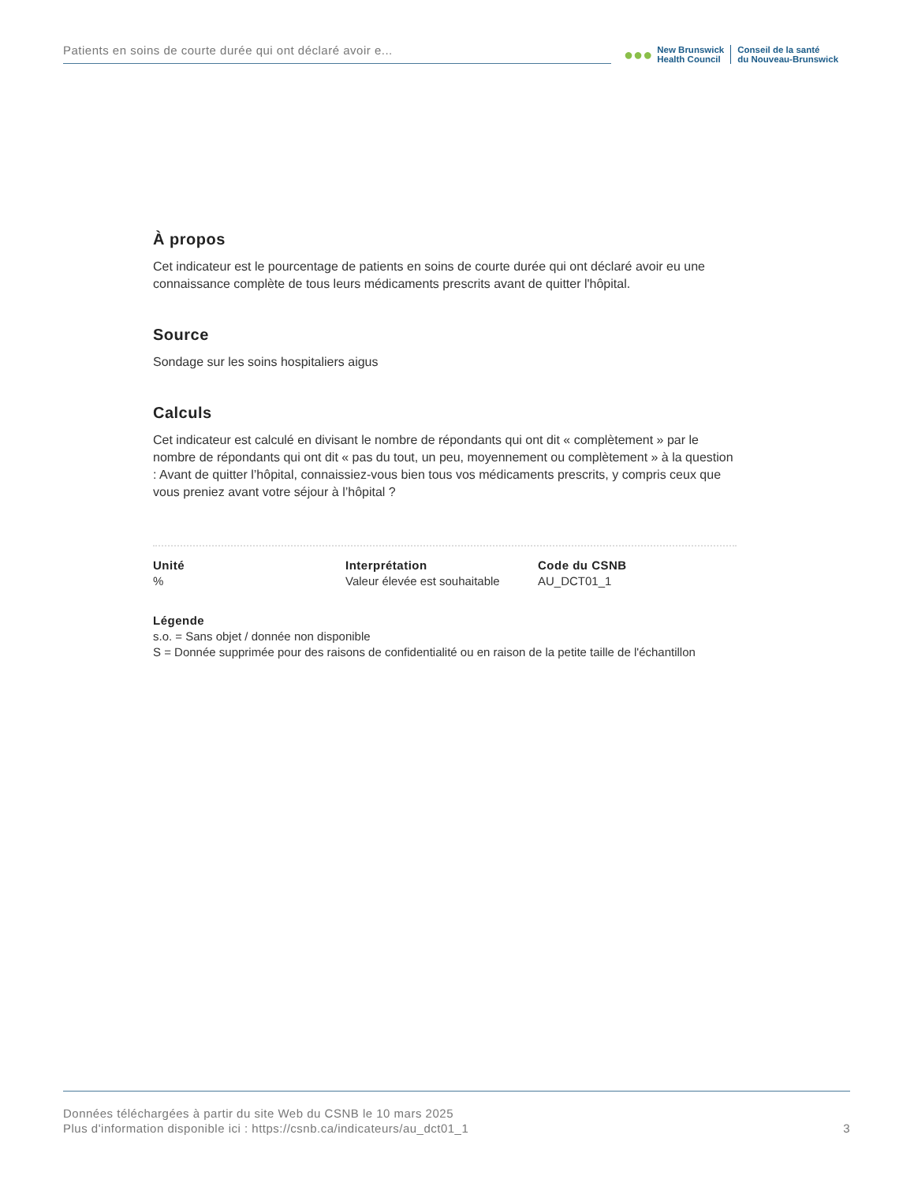Patients en soins de courte durée qui ont déclaré avoir e...
●●●
New Brunswick
Health Council
Conseil de la santé
du Nouveau-Brunswick
À propos
Cet indicateur est le pourcentage de patients en soins de courte durée qui ont déclaré avoir eu une connaissance complète de tous leurs médicaments prescrits avant de quitter l'hôpital.
Source
Sondage sur les soins hospitaliers aigus
Calculs
Cet indicateur est calculé en divisant le nombre de répondants qui ont dit « complètement » par le nombre de répondants qui ont dit « pas du tout, un peu, moyennement ou complètement » à la question : Avant de quitter l’hôpital, connaissiez-vous bien tous vos médicaments prescrits, y compris ceux que vous preniez avant votre séjour à l’hôpital ?
Unité
%
Interprétation
Valeur élevée est souhaitable
Code du CSNB
AU_DCT01_1
Légende
s.o. = Sans objet / donnée non disponible
S = Donnée supprimée pour des raisons de confidentialité ou en raison de la petite taille de l'échantillon
Données téléchargées à partir du site Web du CSNB le 10 mars 2025
Plus d'information disponible ici : https://csnb.ca/indicateurs/au_dct01_1
3